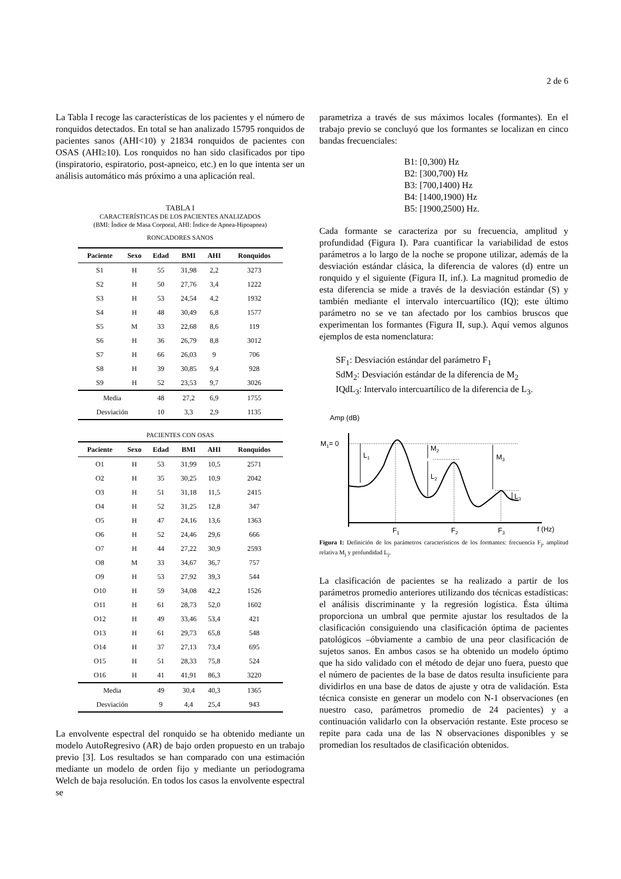2 de 6
La Tabla I recoge las características de los pacientes y el número de ronquidos detectados. En total se han analizado 15795 ronquidos de pacientes sanos (AHI<10) y 21834 ronquidos de pacientes con OSAS (AHI≥10). Los ronquidos no han sido clasificados por tipo (inspiratorio, espiratorio, post-apneico, etc.) en lo que intenta ser un análisis automático más próximo a una aplicación real.
TABLA I
CARACTERÍSTICAS DE LOS PACIENTES ANALIZADOS
(BMI: Índice de Masa Corporal, AHI: Índice de Apnea-Hipoapnea)
RONCADORES SANOS
| Paciente | Sexo | Edad | BMI | AHI | Ronquidos |
| --- | --- | --- | --- | --- | --- |
| S1 | H | 55 | 31,98 | 2,2 | 3273 |
| S2 | H | 50 | 27,76 | 3,4 | 1222 |
| S3 | H | 53 | 24,54 | 4,2 | 1932 |
| S4 | H | 48 | 30,49 | 6,8 | 1577 |
| S5 | M | 33 | 22,68 | 8,6 | 119 |
| S6 | H | 36 | 26,79 | 8,8 | 3012 |
| S7 | H | 66 | 26,03 | 9 | 706 |
| S8 | H | 39 | 30,85 | 9,4 | 928 |
| S9 | H | 52 | 23,53 | 9,7 | 3026 |
| Media | | 48 | 27,2 | 6,9 | 1755 |
| Desviación | | 10 | 3,3 | 2,9 | 1135 |
PACIENTES CON OSAS
| Paciente | Sexo | Edad | BMI | AHI | Ronquidos |
| --- | --- | --- | --- | --- | --- |
| O1 | H | 53 | 31,99 | 10,5 | 2571 |
| O2 | H | 35 | 30,25 | 10,9 | 2042 |
| O3 | H | 51 | 31,18 | 11,5 | 2415 |
| O4 | H | 52 | 31,25 | 12,8 | 347 |
| O5 | H | 47 | 24,16 | 13,6 | 1363 |
| O6 | H | 52 | 24,46 | 29,6 | 666 |
| O7 | H | 44 | 27,22 | 30,9 | 2593 |
| O8 | M | 33 | 34,67 | 36,7 | 757 |
| O9 | H | 53 | 27,92 | 39,3 | 544 |
| O10 | H | 59 | 34,08 | 42,2 | 1526 |
| O11 | H | 61 | 28,73 | 52,0 | 1602 |
| O12 | H | 49 | 33,46 | 53,4 | 421 |
| O13 | H | 61 | 29,73 | 65,8 | 548 |
| O14 | H | 37 | 27,13 | 73,4 | 695 |
| O15 | H | 51 | 28,33 | 75,8 | 524 |
| O16 | H | 41 | 41,91 | 86,3 | 3220 |
| Media | | 49 | 30,4 | 40,3 | 1365 |
| Desviación | | 9 | 4,4 | 25,4 | 943 |
La envolvente espectral del ronquido se ha obtenido mediante un modelo AutoRegresivo (AR) de bajo orden propuesto en un trabajo previo [3]. Los resultados se han comparado con una estimación mediante un modelo de orden fijo y mediante un periodograma Welch de baja resolución. En todos los casos la envolvente espectral se
parametriza a través de sus máximos locales (formantes). En el trabajo previo se concluyó que los formantes se localizan en cinco bandas frecuenciales:
B1: [0,300) Hz
B2: [300,700) Hz
B3: [700,1400) Hz
B4: [1400,1900) Hz
B5: [1900,2500) Hz.
Cada formante se caracteriza por su frecuencia, amplitud y profundidad (Figura I). Para cuantificar la variabilidad de estos parámetros a lo largo de la noche se propone utilizar, además de la desviación estándar clásica, la diferencia de valores (d) entre un ronquido y el siguiente (Figura II, inf.). La magnitud promedio de esta diferencia se mide a través de la desviación estándar (S) y también mediante el intervalo intercuartílico (IQ); este último parámetro no se ve tan afectado por los cambios bruscos que experimentan los formantes (Figura II, sup.). Aquí vemos algunos ejemplos de esta nomenclatura:
SF<sub>1</sub>: Desviación estándar del parámetro F<sub>1</sub>
SdM<sub>2</sub>: Desviación estándar de la diferencia de M<sub>2</sub>
IQdL<sub>3</sub>: Intervalo intercuartílico de la diferencia de L<sub>3</sub>.
Amp (dB)
M1= 0
L1
M2
L2
M3
L3
F1
F2
F3
f (Hz)
Figura I: Definición de los parámetros característicos de los formantes: frecuencia F<sub>j</sub>, amplitud relativa M<sub>j</sub> y profundidad L<sub>j</sub>.
La clasificación de pacientes se ha realizado a partir de los parámetros promedio anteriores utilizando dos técnicas estadísticas: el análisis discriminante y la regresión logística. Ésta última proporciona un umbral que permite ajustar los resultados de la clasificación consiguiendo una clasificación óptima de pacientes patológicos –óbviamente a cambio de una peor clasificación de sujetos sanos. En ambos casos se ha obtenido un modelo óptimo que ha sido validado con el método de dejar uno fuera, puesto que el número de pacientes de la base de datos resulta insuficiente para dividirlos en una base de datos de ajuste y otra de validación. Esta técnica consiste en generar un modelo con N-1 observaciones (en nuestro caso, parámetros promedio de 24 pacientes) y a continuación validarlo con la observación restante. Este proceso se repite para cada una de las N observaciones disponibles y se promedian los resultados de clasificación obtenidos.